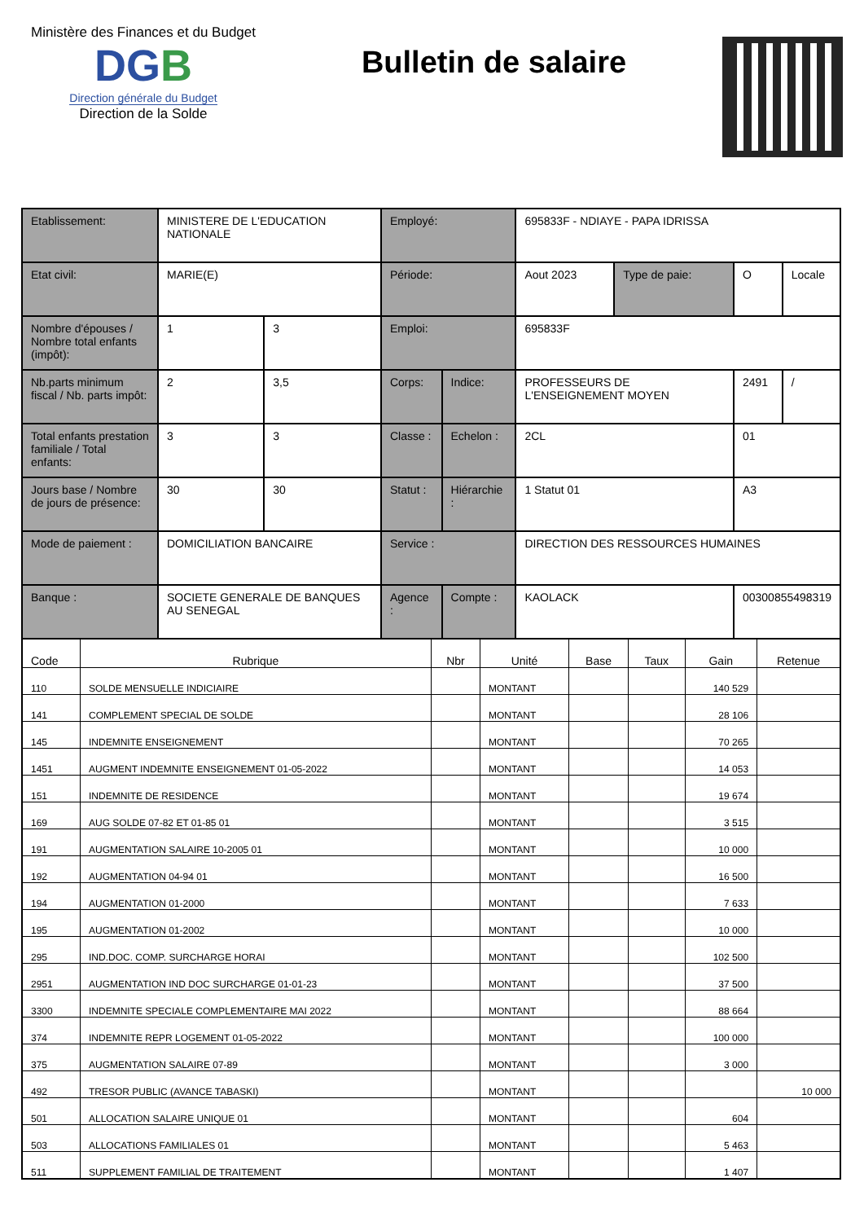Ministère des Finances et du Budget
DGB
Direction générale du Budget
Direction de la Solde
Bulletin de salaire
| Etablissement: | MINISTERE DE L'EDUCATION NATIONALE | | Employé: | | 695833F - NDIAYE - PAPA IDRISSA | | | |
| Etat civil: | MARIE(E) | | Période: | | Aout 2023 | Type de paie: | O | Locale |
| Nombre d'épouses / Nombre total enfants (impôt): | 1 | 3 | Emploi: | | 695833F | | | |
| Nb.parts minimum fiscal / Nb. parts impôt: | 2 | 3,5 | Corps: | Indice: | PROFESSEURS DE L'ENSEIGNEMENT MOYEN | | 2491 | / |
| Total enfants prestation familiale / Total enfants: | 3 | 3 | Classe : | Echelon : | 2CL | | 01 | |
| Jours base / Nombre de jours de présence: | 30 | 30 | Statut : | Hiérarchie : | 1 Statut 01 | | A3 | |
| Mode de paiement : | DOMICILIATION BANCAIRE | | Service : | | DIRECTION DES RESSOURCES HUMAINES | | | |
| Banque : | SOCIETE GENERALE DE BANQUES AU SENEGAL | | Agence : | Compte : | KAOLACK | | 00300855498319 | |
| Code | Rubrique | Nbr | Unité | Base | Taux | Gain | Retenue |
| --- | --- | --- | --- | --- | --- | --- | --- |
| 110 | SOLDE MENSUELLE INDICIAIRE | | MONTANT | | | 140 529 | |
| 141 | COMPLEMENT SPECIAL DE SOLDE | | MONTANT | | | 28 106 | |
| 145 | INDEMNITE ENSEIGNEMENT | | MONTANT | | | 70 265 | |
| 1451 | AUGMENT INDEMNITE ENSEIGNEMENT 01-05-2022 | | MONTANT | | | 14 053 | |
| 151 | INDEMNITE DE RESIDENCE | | MONTANT | | | 19 674 | |
| 169 | AUG SOLDE 07-82 ET 01-85 01 | | MONTANT | | | 3 515 | |
| 191 | AUGMENTATION SALAIRE 10-2005 01 | | MONTANT | | | 10 000 | |
| 192 | AUGMENTATION 04-94 01 | | MONTANT | | | 16 500 | |
| 194 | AUGMENTATION 01-2000 | | MONTANT | | | 7 633 | |
| 195 | AUGMENTATION 01-2002 | | MONTANT | | | 10 000 | |
| 295 | IND.DOC. COMP. SURCHARGE HORAI | | MONTANT | | | 102 500 | |
| 2951 | AUGMENTATION IND DOC SURCHARGE 01-01-23 | | MONTANT | | | 37 500 | |
| 3300 | INDEMNITE SPECIALE COMPLEMENTAIRE MAI 2022 | | MONTANT | | | 88 664 | |
| 374 | INDEMNITE REPR LOGEMENT 01-05-2022 | | MONTANT | | | 100 000 | |
| 375 | AUGMENTATION SALAIRE 07-89 | | MONTANT | | | 3 000 | |
| 492 | TRESOR PUBLIC (AVANCE TABASKI) | | MONTANT | | | | 10 000 |
| 501 | ALLOCATION SALAIRE UNIQUE 01 | | MONTANT | | | 604 | |
| 503 | ALLOCATIONS FAMILIALES 01 | | MONTANT | | | 5 463 | |
| 511 | SUPPLEMENT FAMILIAL DE TRAITEMENT | | MONTANT | | | 1 407 | |